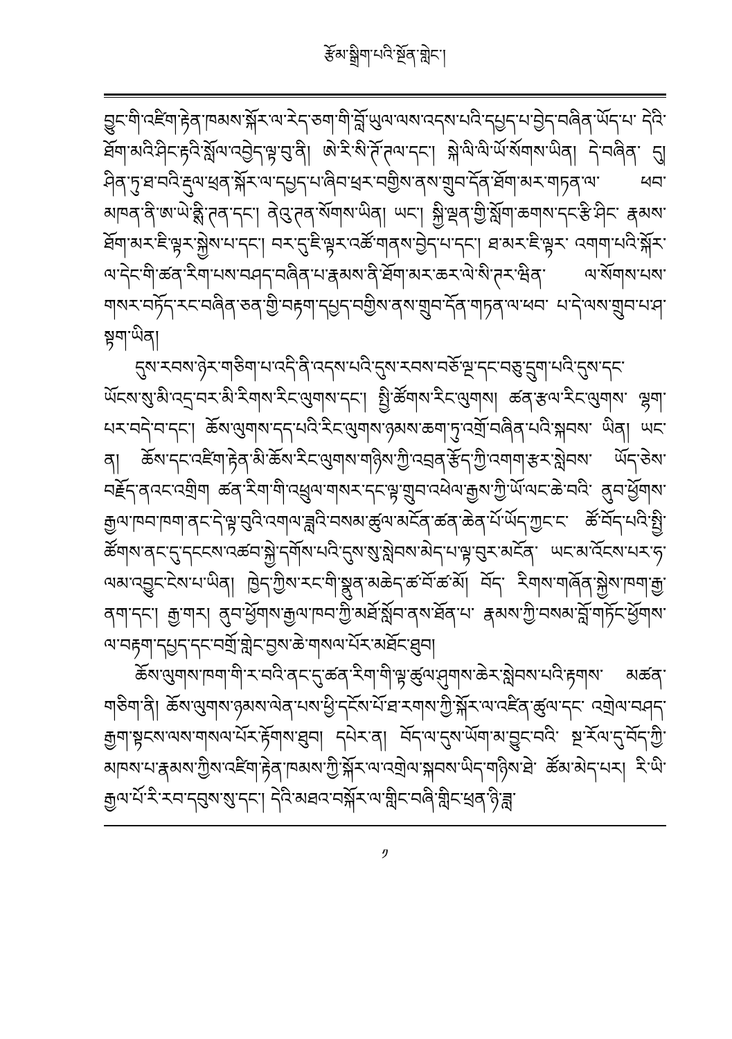རྩོམ་སྒྲིག་པའི་སྔོན་གླེང་།
བྱུང་གི་འཛིག་རྟེན་ཁམས་སྐོར་ལ་རེད་ཅག་གི་བློ་ཡུལ་ལས་འདས་པའི་དཔྱད་པ་བྱེད་བཞིན་ཡོད་པ་ དེའི་ཐོག་མའི་ཤིང་རྟའི་སློལ་འབྱེད་ལྟ་བུ་ནི། ཨེ་རི་སི་ཊོ་ཊལ་དང་། སྐེ་ལི་ལི་ཡོ་སོགས་ཡིན། དེ་བཞིན་ དུ། ཤིན་ཏུ་ཐ་བའི་རྡུལ་ཕྲན་སྐོར་ལ་དཔྱད་པ་ཞིབ་ཕྲར་བགྱིས་ནས་གྲུབ་དོན་ཐོག་མར་གཏན་ལ་ ཕབ་མཁན་ནི་ཨ་ཡེ་ནྶི་ཊན་དང་། ནེའུ་ཊན་སོགས་ཡིན། ཡང་། སྐྱི་ལྡན་གྱི་སློག་ཆགས་དང་རྩི་ཤིང་ རྣམས་ཐོག་མར་ཇི་ལྟར་སྐྱེས་པ་དང་། བར་དུ་ཇི་ལྟར་འཚོ་གནས་བྱེད་པ་དང་། ཐ་མར་ཇི་ལྟར་ འགག་པའི་སྐོར་ལ་དེང་གི་ཚན་རིག་པས་བཤད་བཞིན་པ་རྣམས་ནི་ཐོག་མར་ཆར་ལེ་སི་ཊར་ཝིན་ ལ་སོགས་པས་གསར་བཏོད་རང་བཞིན་ཅན་གྱི་བརྟག་དཔྱད་བགྱིས་ནས་གྲུབ་དོན་གཏན་ལ་ཕབ་ པ་དེ་ལས་གྲུབ་པ་ཤ་སྟག་ཡིན།
དུས་རབས་ཉེར་གཅིག་པ་འདི་ནི་འདས་པའི་དུས་རབས་བཅོ་ལྔ་དང་བཅུ་དྲུག་པའི་དུས་དང་ ཡོངས་སུ་མི་འདྲ་བར་མི་རིགས་རིང་ལུགས་དང་། སྤྱི་ཚོགས་རིང་ལུགས། ཚན་རྩལ་རིང་ལུགས་ ལྷག་པར་བདེ་བ་དང་། ཆོས་ལུགས་དད་པའི་རིང་ལུགས་ཉམས་ཆག་ཏུ་འགྲོ་བཞིན་པའི་སྐབས་ ཡིན། ཡང་ན། ཆོས་དང་འཛིག་རྟེན་མི་ཆོས་རིང་ལུགས་གཉིས་ཀྱི་འབྲན་རྩོད་ཀྱི་འགག་རྩར་སླེབས་ ཡོད་ཅེས་བརྗོད་ནའང་འགྲིག ཚན་རིག་གི་འཕྲུལ་གསར་དང་ལྟ་གྲུབ་འཕེལ་རྒྱས་ཀྱི་ཡོ་ལང་ཆེ་བའི་ ནུབ་ཕྱོགས་རྒྱལ་ཁབ་ཁག་ནང་དེ་ལྟ་བུའི་འགལ་ཟླའི་བསམ་ཚུལ་མངོན་ཚན་ཆེན་པོ་ཡོད་ཀྱང་ང་ ཚོ་བོད་པའི་སྤྱི་ཚོགས་ནང་དུ་དངངས་འཚབ་སྐྱེ་དགོས་པའི་དུས་སུ་སླེབས་མེད་པ་ལྟ་བུར་མངོན་ ཡང་མ་འོངས་པར་ཧ་ལམ་འབྱུང་ངེས་པ་ཡིན། ཁྱེད་ཀྱིས་རང་གི་སྣུན་མཆེད་ཚ་བོ་ཚ་མོ། བོད་ རིགས་གཞོན་སྐྱེས་ཁག་རྒྱ་ནག་དང་། རྒྱ་གར། ནུབ་ཕྱོགས་རྒྱལ་ཁབ་ཀྱི་མཐོ་སློབ་ནས་ཐོན་པ་ རྣམས་ཀྱི་བསམ་བློ་གཏོང་ཕྱོགས་ལ་བརྟག་དཔྱད་དང་བགྲོ་གླེང་བྱས་ཆེ་གསལ་པོར་མཐོང་ཐུབ།
ཆོས་ལུགས་ཁག་གི་ར་བའི་ནང་དུ་ཚན་རིག་གི་ལྟ་ཚུལ་ཤུགས་ཆེར་སླེབས་པའི་རྟགས་ མཚན་གཅིག་ནི། ཆོས་ལུགས་ཉམས་ལེན་པས་ཕྱི་དངོས་པོ་ཐ་རགས་ཀྱི་སྐོར་ལ་འཛིན་ཚུལ་དང་ འགྲེལ་བཤད་རྒྱག་སྟངས་ལས་གསལ་པོར་རྟོགས་ཐུབ། དཔེར་ན། བོད་ལ་དུས་ཡོག་མ་བྱུང་བའི་ སྔ་རོལ་དུ་བོད་ཀྱི་མཁས་པ་རྣམས་ཀྱིས་འཛིག་རྟེན་ཁམས་ཀྱི་སྐོར་ལ་འགྲེལ་སྐབས་ཡིད་གཉིས་ཐེ་ ཚོམ་མེད་པར། རི་ཡི་རྒྱལ་པོ་རི་རབ་དབུས་སུ་དང་། དེའི་མཐའ་བསྐོར་ལ་གླིང་བཞི་གླིང་ཕྲན་ཉི་ཟླ་
༡